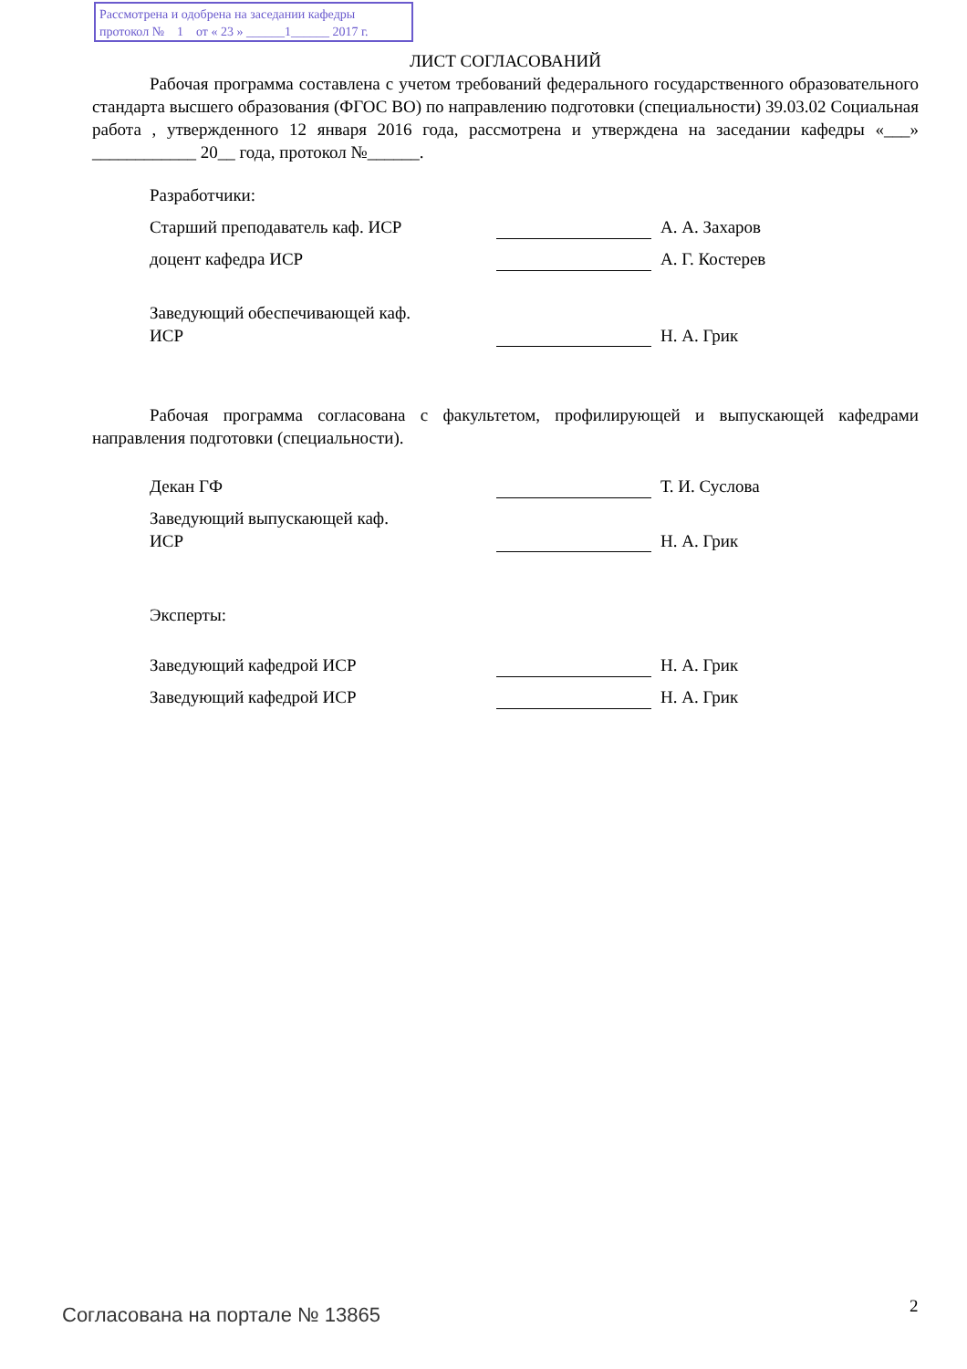Рассмотрена и одобрена на заседании кафедры
протокол № 1 от « 23 » ______1______ 2017 г.
ЛИСТ СОГЛАСОВАНИЙ
Рабочая программа составлена с учетом требований федерального государственного образовательного стандарта высшего образования (ФГОС ВО) по направлению подготовки (специальности) 39.03.02 Социальная работа , утвержденного 12 января 2016 года, рассмотрена и утверждена на заседании кафедры «___» ____________ 20__ года, протокол №______.
Разработчики:
Старший преподаватель каф. ИСР А. А. Захаров
доцент кафедра ИСР А. Г. Костерев
Заведующий обеспечивающей каф.
ИСР
Н. А. Грик
Рабочая программа согласована с факультетом, профилирующей и выпускающей кафедрами направления подготовки (специальности).
Декан ГФ Т. И. Суслова
Заведующий выпускающей каф.
ИСР
Н. А. Грик
Эксперты:
Заведующий кафедрой ИСР Н. А. Грик
Заведующий кафедрой ИСР Н. А. Грик
Согласована на портале № 13865 2